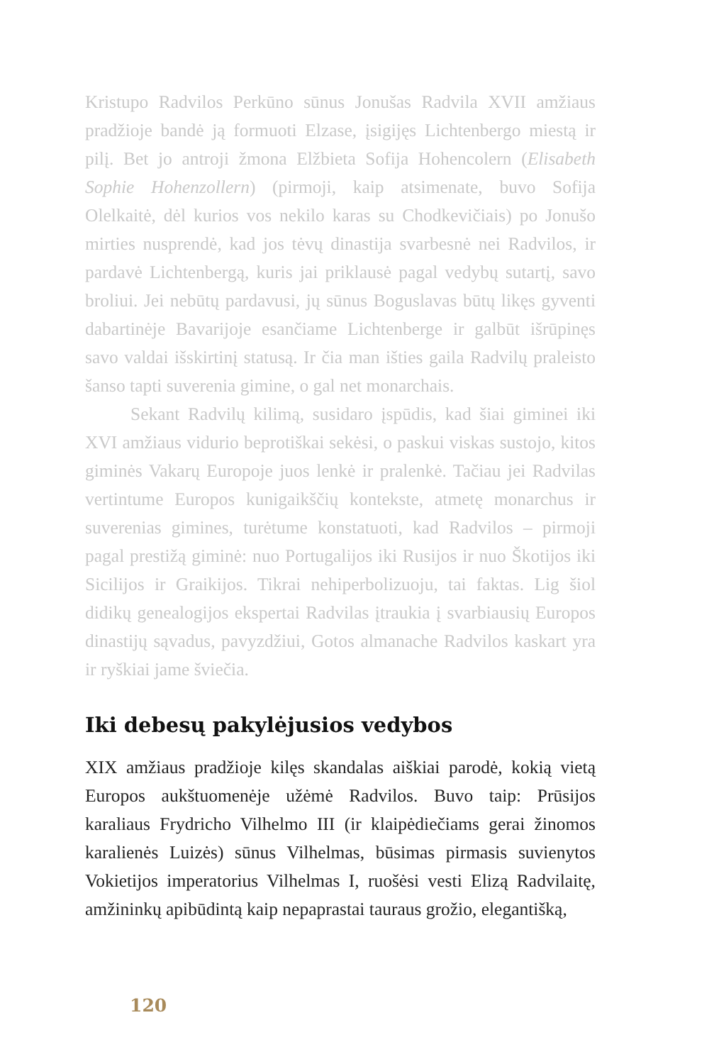Kristupo Radvilos Perkūno sūnus Jonušas Radvila XVII amžiaus pradžioje bandė ją formuoti Elzase, įsigijęs Lichtenbergo miestą ir pilį. Bet jo antroji žmona Elžbieta Sofija Hohencolern (Elisabeth Sophie Hohenzollern) (pirmoji, kaip atsimenate, buvo Sofija Olelkaitė, dėl kurios vos nekilo karas su Chodkevičiais) po Jonušo mirties nusprendė, kad jos tėvų dinastija svarbesnė nei Radvilos, ir pardavė Lichtenbergą, kuris jai priklausė pagal vedybų sutartį, savo broliui. Jei nebūtų pardavusi, jų sūnus Boguslavas būtų likęs gyventi dabartinėje Bavarijoje esančiame Lichtenberge ir galbūt išrūpinęs savo valdai išskirtinį statusą. Ir čia man išties gaila Radvilų praleisto šanso tapti suverenia gimine, o gal net monarchais.
Sekant Radvilų kilimą, susidaro įspūdis, kad šiai giminei iki XVI amžiaus vidurio beprotiškai sekėsi, o paskui viskas sustojo, kitos giminės Vakarų Europoje juos lenkė ir pralenkė. Tačiau jei Radvilas vertintume Europos kunigaikščių kontekste, atmetę monarchus ir suverenias gimines, turėtume konstatuoti, kad Radvilos – pirmoji pagal prestižą giminė: nuo Portugalijos iki Rusijos ir nuo Škotijos iki Sicilijos ir Graikijos. Tikrai nehiperbolizuoju, tai faktas. Lig šiol didikų genealogijos ekspertai Radvilas įtraukia į svarbiausių Europos dinastijų sąvadus, pavyzdžiui, Gotos almanache Radvilos kaskart yra ir ryškiai jame šviečia.
Iki debesų pakylėjusios vedybos
XIX amžiaus pradžioje kilęs skandalas aiškiai parodė, kokią vietą Europos aukštuomenėje užėmė Radvilos. Buvo taip: Prūsijos karaliaus Frydricho Vilhelmo III (ir klaipėdiečiams gerai žinomos karalienės Luizės) sūnus Vilhelmas, būsimas pirmasis suvienytos Vokietijos imperatorius Vilhelmas I, ruošėsi vesti Elizą Radvilaitę, amžininkų apibūdintą kaip nepaprastai tauraus grožio, elegantišką,
120